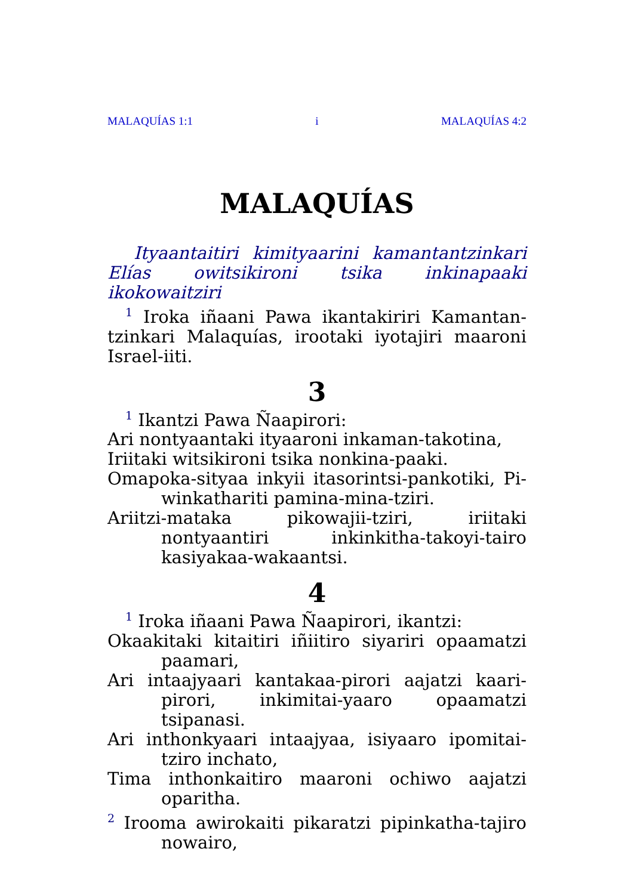MALAQUÍAS 1:1 i MALAQUÍAS 4:2
MALAQUÍAS
Ityaantaitiri kimityaarini kamantantzinkari
Elías owitsikironi tsika inkinapaaki ikokowaitziri
<sup>1</sup> Iroka iñaani Pawa ikantakiriri Kamantan-tzinkari Malaquías, irootaki iyotajiri maaroni Israel-iiti.
3
<sup>1</sup> Ikantzi Pawa Ñaapirori:
Ari nontyaantaki ityaaroni inkaman-takotina,
Iriitaki witsikironi tsika nonkina-paaki.
Omapoka-sityaa inkyii itasorintsi-pankotiki, Pi-winkathariti pamina-mina-tziri.
Ariitzi-mataka pikowajii-tziri, iriitaki nontyaantiri inkinkitha-takoyi-tairo kasiyakaa-wakaantsi.
4
<sup>1</sup> Iroka iñaani Pawa Ñaapirori, ikantzi:
Okaakitaki kitaitiri iñiitiro siyariri opaamatzi paamari,
Ari intaajyaari kantakaa-pirori aajatzi kaari-pirori, inkimitai-yaaro opaamatzi tsipanasi.
Ari inthonkyaari intaajyaa, isiyaaro ipomitai-tziro inchato,
Tima inthonkaitiro maaroni ochiwo aajatzi oparitha.
<sup>2</sup> Irooma awirokaiti pikaratzi pipinkatha-tajiro nowairo,